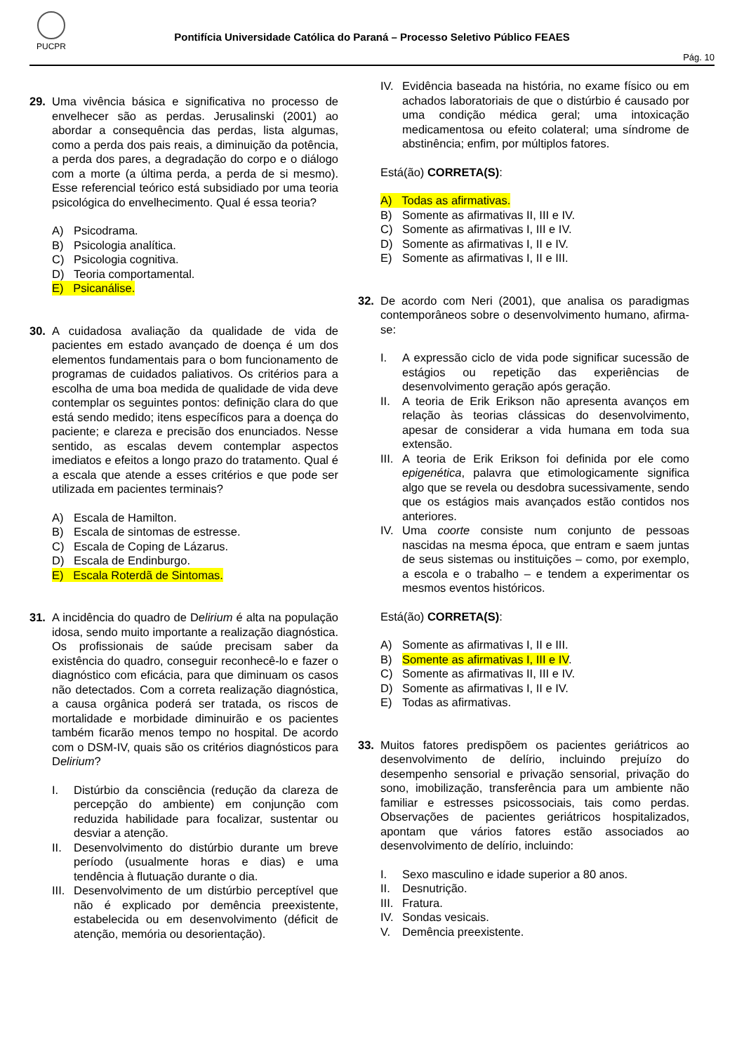PUCPR
Pontifícia Universidade Católica do Paraná – Processo Seletivo Público FEAES
Pág. 10
29. Uma vivência básica e significativa no processo de envelhecer são as perdas. Jerusalinski (2001) ao abordar a consequência das perdas, lista algumas, como a perda dos pais reais, a diminuição da potência, a perda dos pares, a degradação do corpo e o diálogo com a morte (a última perda, a perda de si mesmo). Esse referencial teórico está subsidiado por uma teoria psicológica do envelhecimento. Qual é essa teoria?
A) Psicodrama.
B) Psicologia analítica.
C) Psicologia cognitiva.
D) Teoria comportamental.
E) Psicanálise.
30. A cuidadosa avaliação da qualidade de vida de pacientes em estado avançado de doença é um dos elementos fundamentais para o bom funcionamento de programas de cuidados paliativos. Os critérios para a escolha de uma boa medida de qualidade de vida deve contemplar os seguintes pontos: definição clara do que está sendo medido; itens específicos para a doença do paciente; e clareza e precisão dos enunciados. Nesse sentido, as escalas devem contemplar aspectos imediatos e efeitos a longo prazo do tratamento. Qual é a escala que atende a esses critérios e que pode ser utilizada em pacientes terminais?
A) Escala de Hamilton.
B) Escala de sintomas de estresse.
C) Escala de Coping de Lázarus.
D) Escala de Endinburgo.
E) Escala Roterdã de Sintomas.
31. A incidência do quadro de Delirium é alta na população idosa, sendo muito importante a realização diagnóstica. Os profissionais de saúde precisam saber da existência do quadro, conseguir reconhecê-lo e fazer o diagnóstico com eficácia, para que diminuam os casos não detectados. Com a correta realização diagnóstica, a causa orgânica poderá ser tratada, os riscos de mortalidade e morbidade diminuirão e os pacientes também ficarão menos tempo no hospital. De acordo com o DSM-IV, quais são os critérios diagnósticos para Delirium?
I. Distúrbio da consciência (redução da clareza de percepção do ambiente) em conjunção com reduzida habilidade para focalizar, sustentar ou desviar a atenção.
II. Desenvolvimento do distúrbio durante um breve período (usualmente horas e dias) e uma tendência à flutuação durante o dia.
III. Desenvolvimento de um distúrbio perceptível que não é explicado por demência preexistente, estabelecida ou em desenvolvimento (déficit de atenção, memória ou desorientação).
IV. Evidência baseada na história, no exame físico ou em achados laboratoriais de que o distúrbio é causado por uma condição médica geral; uma intoxicação medicamentosa ou efeito colateral; uma síndrome de abstinência; enfim, por múltiplos fatores.
Está(ão) CORRETA(S):
A) Todas as afirmativas.
B) Somente as afirmativas II, III e IV.
C) Somente as afirmativas I, III e IV.
D) Somente as afirmativas I, II e IV.
E) Somente as afirmativas I, II e III.
32. De acordo com Neri (2001), que analisa os paradigmas contemporâneos sobre o desenvolvimento humano, afirma-se:
I. A expressão ciclo de vida pode significar sucessão de estágios ou repetição das experiências de desenvolvimento geração após geração.
II. A teoria de Erik Erikson não apresenta avanços em relação às teorias clássicas do desenvolvimento, apesar de considerar a vida humana em toda sua extensão.
III. A teoria de Erik Erikson foi definida por ele como epigenética, palavra que etimologicamente significa algo que se revela ou desdobra sucessivamente, sendo que os estágios mais avançados estão contidos nos anteriores.
IV. Uma coorte consiste num conjunto de pessoas nascidas na mesma época, que entram e saem juntas de seus sistemas ou instituições – como, por exemplo, a escola e o trabalho – e tendem a experimentar os mesmos eventos históricos.
Está(ão) CORRETA(S):
A) Somente as afirmativas I, II e III.
B) Somente as afirmativas I, III e IV.
C) Somente as afirmativas II, III e IV.
D) Somente as afirmativas I, II e IV.
E) Todas as afirmativas.
33. Muitos fatores predispõem os pacientes geriátricos ao desenvolvimento de delírio, incluindo prejuízo do desempenho sensorial e privação sensorial, privação do sono, imobilização, transferência para um ambiente não familiar e estresses psicossociais, tais como perdas. Observações de pacientes geriátricos hospitalizados, apontam que vários fatores estão associados ao desenvolvimento de delírio, incluindo:
I. Sexo masculino e idade superior a 80 anos.
II. Desnutrição.
III. Fratura.
IV. Sondas vesicais.
V. Demência preexistente.